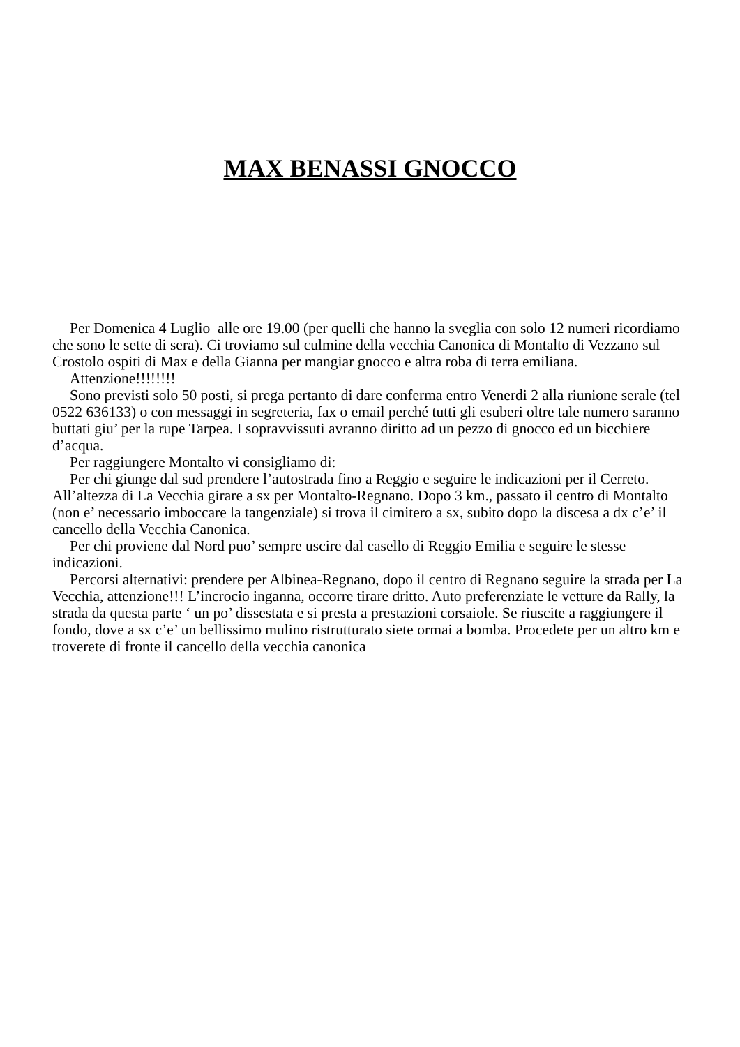MAX BENASSI GNOCCO
Per Domenica 4 Luglio alle ore 19.00 (per quelli che hanno la sveglia con solo 12 numeri ricordiamo che sono le sette di sera). Ci troviamo sul culmine della vecchia Canonica di Montalto di Vezzano sul Crostolo ospiti di Max e della Gianna per mangiar gnocco e altra roba di terra emiliana.
Attenzione!!!!!!!!
Sono previsti solo 50 posti, si prega pertanto di dare conferma entro Venerdi 2 alla riunione serale (tel 0522 636133) o con messaggi in segreteria, fax o email perché tutti gli esuberi oltre tale numero saranno buttati giu’ per la rupe Tarpea. I sopravvissuti avranno diritto ad un pezzo di gnocco ed un bicchiere d’acqua.
Per raggiungere Montalto vi consigliamo di:
Per chi giunge dal sud prendere l’autostrada fino a Reggio e seguire le indicazioni per il Cerreto. All’altezza di La Vecchia girare a sx per Montalto-Regnano. Dopo 3 km., passato il centro di Montalto (non e’ necessario imboccare la tangenziale) si trova il cimitero a sx, subito dopo la discesa a dx c’e’ il cancello della Vecchia Canonica.
Per chi proviene dal Nord puo’ sempre uscire dal casello di Reggio Emilia e seguire le stesse indicazioni.
Percorsi alternativi: prendere per Albinea-Regnano, dopo il centro di Regnano seguire la strada per La Vecchia, attenzione!!! L’incrocio inganna, occorre tirare dritto. Auto preferenziate le vetture da Rally, la strada da questa parte ‘ un po’ dissestata e si presta a prestazioni corsaiole. Se riuscite a raggiungere il fondo, dove a sx c’e’ un bellissimo mulino ristrutturato siete ormai a bomba. Procedete per un altro km e troverete di fronte il cancello della vecchia canonica